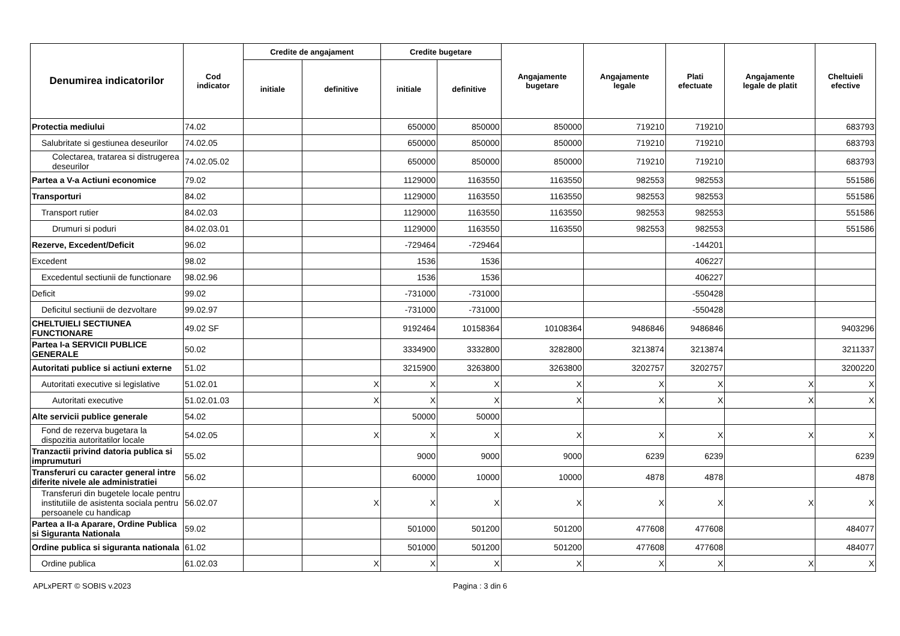| Denumirea indicatorilor | Cod indicator | Credite de angajament | | Credite bugetare | | Angajamente bugetare | Angajamente legale | Plati efectuate | Angajamente legale de platit | Cheltuieli efective |
| --- | --- | --- | --- | --- | --- | --- | --- | --- | --- | --- |
| | | initiale | definitive | initiale | definitive | | | | | |
| Protectia mediului | 74.02 | | | 650000 | 850000 | 850000 | 719210 | 719210 | | 683793 |
| Salubritate si gestiunea deseurilor | 74.02.05 | | | 650000 | 850000 | 850000 | 719210 | 719210 | | 683793 |
| Colectarea, tratarea si distrugerea deseurilor | 74.02.05.02 | | | 650000 | 850000 | 850000 | 719210 | 719210 | | 683793 |
| Partea a V-a Actiuni economice | 79.02 | | | 1129000 | 1163550 | 1163550 | 982553 | 982553 | | 551586 |
| Transporturi | 84.02 | | | 1129000 | 1163550 | 1163550 | 982553 | 982553 | | 551586 |
| Transport rutier | 84.02.03 | | | 1129000 | 1163550 | 1163550 | 982553 | 982553 | | 551586 |
| Drumuri si poduri | 84.02.03.01 | | | 1129000 | 1163550 | 1163550 | 982553 | 982553 | | 551586 |
| Rezerve, Excedent/Deficit | 96.02 | | | -729464 | -729464 | | | -144201 | | |
| Excedent | 98.02 | | | 1536 | 1536 | | | 406227 | | |
| Excedentul sectiunii de functionare | 98.02.96 | | | 1536 | 1536 | | | 406227 | | |
| Deficit | 99.02 | | | -731000 | -731000 | | | -550428 | | |
| Deficitul sectiunii de dezvoltare | 99.02.97 | | | -731000 | -731000 | | | -550428 | | |
| CHELTUIELI SECTIUNEA FUNCTIONARE | 49.02 SF | | | 9192464 | 10158364 | 10108364 | 9486846 | 9486846 | | 9403296 |
| Partea I-a SERVICII PUBLICE GENERALE | 50.02 | | | 3334900 | 3332800 | 3282800 | 3213874 | 3213874 | | 3211337 |
| Autoritati publice si actiuni externe | 51.02 | | | 3215900 | 3263800 | 3263800 | 3202757 | 3202757 | | 3200220 |
| Autoritati executive si legislative | 51.02.01 | | X | X | X | X | X | X | X | X |
| Autoritati executive | 51.02.01.03 | | X | X | X | X | X | X | X | X |
| Alte servicii publice generale | 54.02 | | | 50000 | 50000 | | | | | |
| Fond de rezerva bugetara la dispozitia autoritatilor locale | 54.02.05 | | X | X | X | X | X | X | X | X |
| Tranzactii privind datoria publica si imprumuturi | 55.02 | | | 9000 | 9000 | 9000 | 6239 | 6239 | | 6239 |
| Transferuri cu caracter general intre diferite nivele ale administratiei | 56.02 | | | 60000 | 10000 | 10000 | 4878 | 4878 | | 4878 |
| Transferuri din bugetele locale pentru institutiile de asistenta sociala pentru persoanele cu handicap | 56.02.07 | | X | X | X | X | X | X | X | X |
| Partea a II-a Aparare, Ordine Publica si Siguranta Nationala | 59.02 | | | 501000 | 501200 | 501200 | 477608 | 477608 | | 484077 |
| Ordine publica si siguranta nationala | 61.02 | | | 501000 | 501200 | 501200 | 477608 | 477608 | | 484077 |
| Ordine publica | 61.02.03 | | X | X | X | X | X | X | X | X |
APLxPERT © SOBIS v.2023 Pagina : 3 din 6